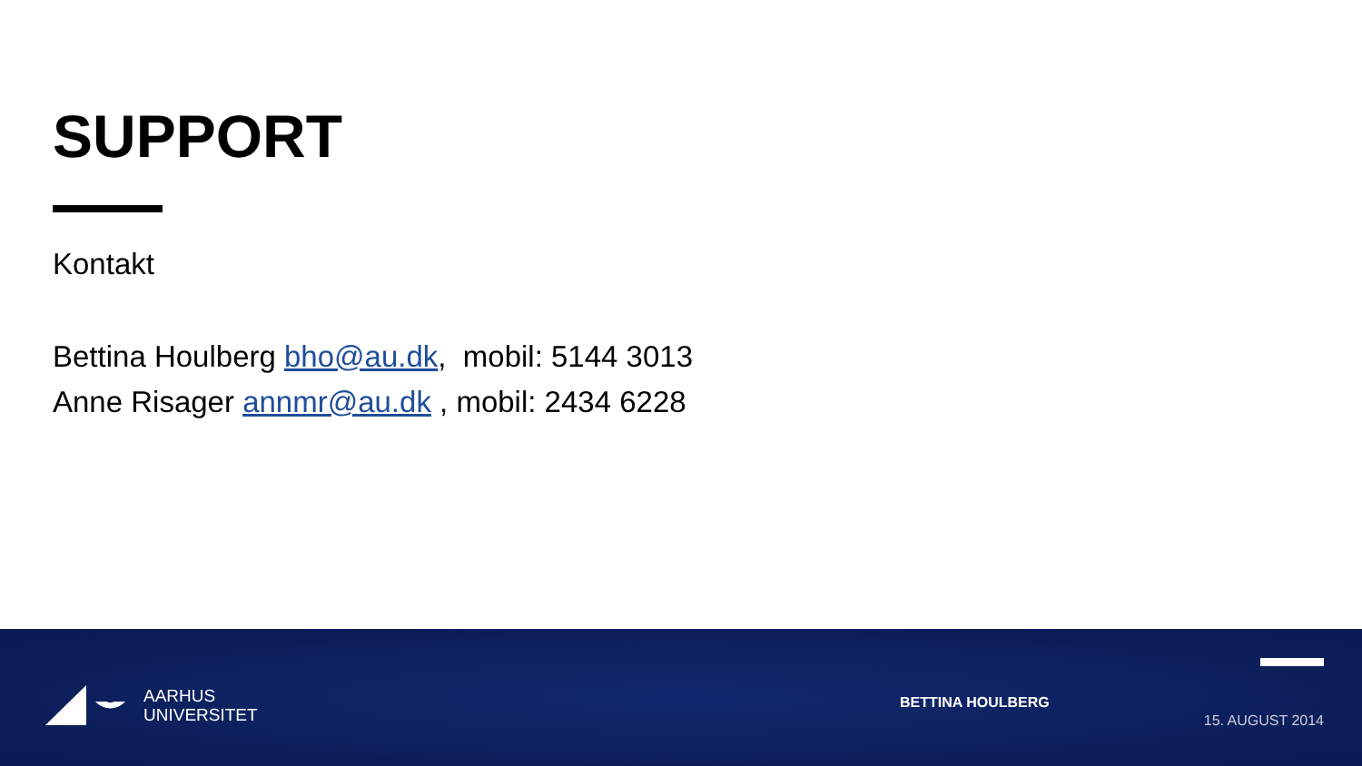SUPPORT
Kontakt
Bettina Houlberg bho@au.dk, mobil: 5144 3013
Anne Risager annmr@au.dk , mobil: 2434 6228
AARHUS
UNIVERSITET
BETTINA HOULBERG
15. AUGUST 2014